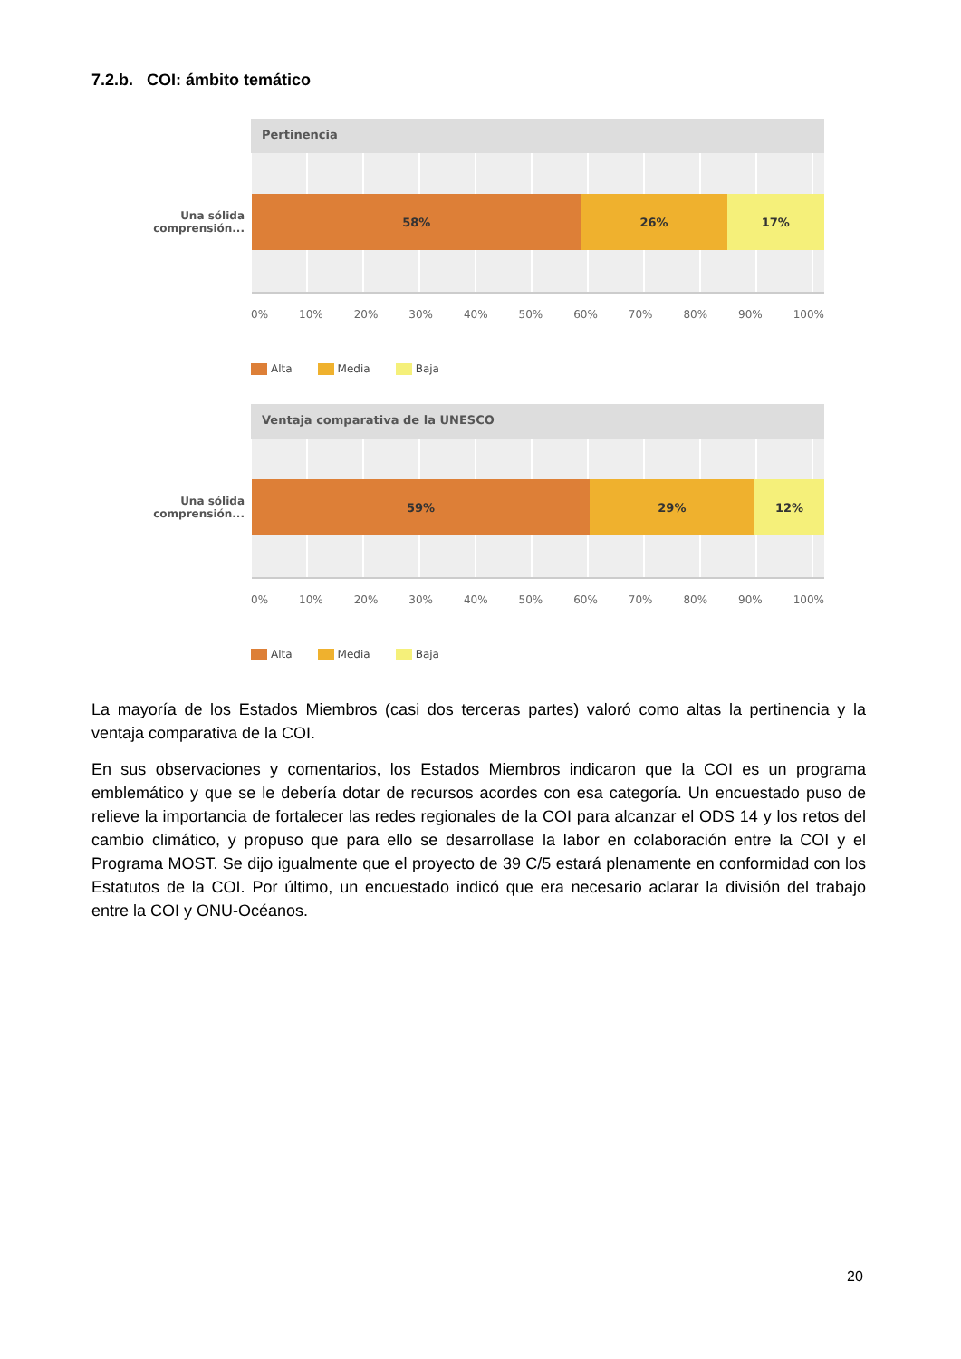7.2.b. COI: ámbito temático
Pertinencia
Una sólida comprensión...
58% 26% 17%
0% 10% 20% 30% 40% 50% 60% 70% 80% 90% 100%
Alta Media Baja
Ventaja comparativa de la UNESCO
Una sólida comprensión...
59% 29% 12%
0% 10% 20% 30% 40% 50% 60% 70% 80% 90% 100%
Alta Media Baja
La mayoría de los Estados Miembros (casi dos terceras partes) valoró como altas la pertinencia y la ventaja comparativa de la COI.
En sus observaciones y comentarios, los Estados Miembros indicaron que la COI es un programa emblemático y que se le debería dotar de recursos acordes con esa categoría. Un encuestado puso de relieve la importancia de fortalecer las redes regionales de la COI para alcanzar el ODS 14 y los retos del cambio climático, y propuso que para ello se desarrollase la labor en colaboración entre la COI y el Programa MOST. Se dijo igualmente que el proyecto de 39 C/5 estará plenamente en conformidad con los Estatutos de la COI. Por último, un encuestado indicó que era necesario aclarar la división del trabajo entre la COI y ONU-Océanos.
20